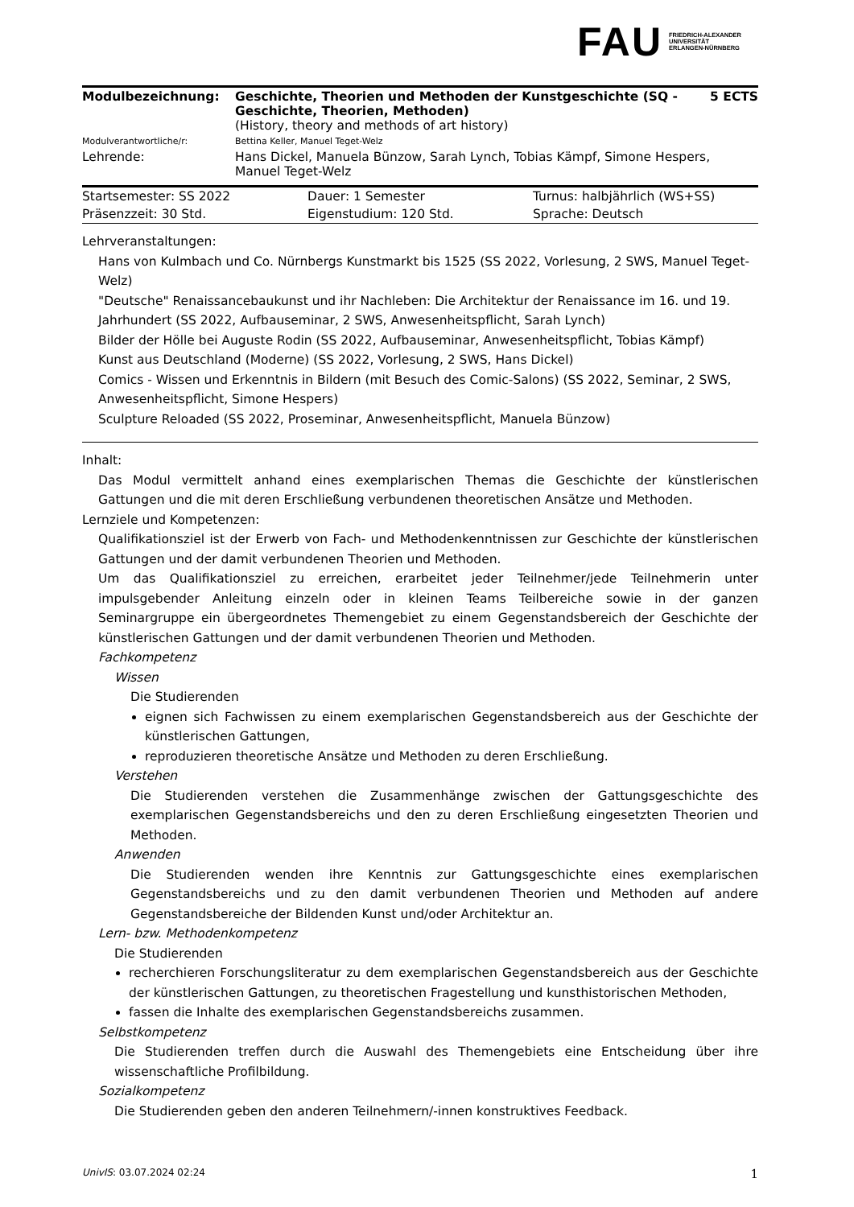FAU FRIEDRICH-ALEXANDER
UNIVERSITÄT
ERLANGEN-NÜRNBERG
| Modulbezeichnung: | Geschichte, Theorien und Methoden der Kunstgeschichte (SQ - Geschichte, Theorien, Methoden) (History, theory and methods of art history) | 5 ECTS |
| Modulverantwortliche/r: | Bettina Keller, Manuel Teget-Welz | |
| Lehrende: | Hans Dickel, Manuela Bünzow, Sarah Lynch, Tobias Kämpf, Simone Hespers, Manuel Teget-Welz | |
| Startsemester: SS 2022 | Dauer: 1 Semester | Turnus: halbjährlich (WS+SS) |
| Präsenzzeit: 30 Std. | Eigenstudium: 120 Std. | Sprache: Deutsch |
Lehrveranstaltungen:
Hans von Kulmbach und Co. Nürnbergs Kunstmarkt bis 1525 (SS 2022, Vorlesung, 2 SWS, Manuel Teget-Welz)
"Deutsche" Renaissancebaukunst und ihr Nachleben: Die Architektur der Renaissance im 16. und 19. Jahrhundert (SS 2022, Aufbauseminar, 2 SWS, Anwesenheitspflicht, Sarah Lynch)
Bilder der Hölle bei Auguste Rodin (SS 2022, Aufbauseminar, Anwesenheitspflicht, Tobias Kämpf)
Kunst aus Deutschland (Moderne) (SS 2022, Vorlesung, 2 SWS, Hans Dickel)
Comics - Wissen und Erkenntnis in Bildern (mit Besuch des Comic-Salons) (SS 2022, Seminar, 2 SWS, Anwesenheitspflicht, Simone Hespers)
Sculpture Reloaded (SS 2022, Proseminar, Anwesenheitspflicht, Manuela Bünzow)
Inhalt:
Das Modul vermittelt anhand eines exemplarischen Themas die Geschichte der künstlerischen Gattungen und die mit deren Erschließung verbundenen theoretischen Ansätze und Methoden.
Lernziele und Kompetenzen:
Qualifikationsziel ist der Erwerb von Fach- und Methodenkenntnissen zur Geschichte der künstlerischen Gattungen und der damit verbundenen Theorien und Methoden.
Um das Qualifikationsziel zu erreichen, erarbeitet jeder Teilnehmer/jede Teilnehmerin unter impulsgebender Anleitung einzeln oder in kleinen Teams Teilbereiche sowie in der ganzen Seminargruppe ein übergeordnetes Themengebiet zu einem Gegenstandsbereich der Geschichte der künstlerischen Gattungen und der damit verbundenen Theorien und Methoden.
Fachkompetenz
Wissen
Die Studierenden
eignen sich Fachwissen zu einem exemplarischen Gegenstandsbereich aus der Geschichte der künstlerischen Gattungen,
reproduzieren theoretische Ansätze und Methoden zu deren Erschließung.
Verstehen
Die Studierenden verstehen die Zusammenhänge zwischen der Gattungsgeschichte des exemplarischen Gegenstandsbereichs und den zu deren Erschließung eingesetzten Theorien und Methoden.
Anwenden
Die Studierenden wenden ihre Kenntnis zur Gattungsgeschichte eines exemplarischen Gegenstandsbereichs und zu den damit verbundenen Theorien und Methoden auf andere Gegenstandsbereiche der Bildenden Kunst und/oder Architektur an.
Lern- bzw. Methodenkompetenz
Die Studierenden
recherchieren Forschungsliteratur zu dem exemplarischen Gegenstandsbereich aus der Geschichte der künstlerischen Gattungen, zu theoretischen Fragestellung und kunsthistorischen Methoden,
fassen die Inhalte des exemplarischen Gegenstandsbereichs zusammen.
Selbstkompetenz
Die Studierenden treffen durch die Auswahl des Themengebiets eine Entscheidung über ihre wissenschaftliche Profilbildung.
Sozialkompetenz
Die Studierenden geben den anderen Teilnehmern/-innen konstruktives Feedback.
UnivIS: 03.07.2024 02:24 1